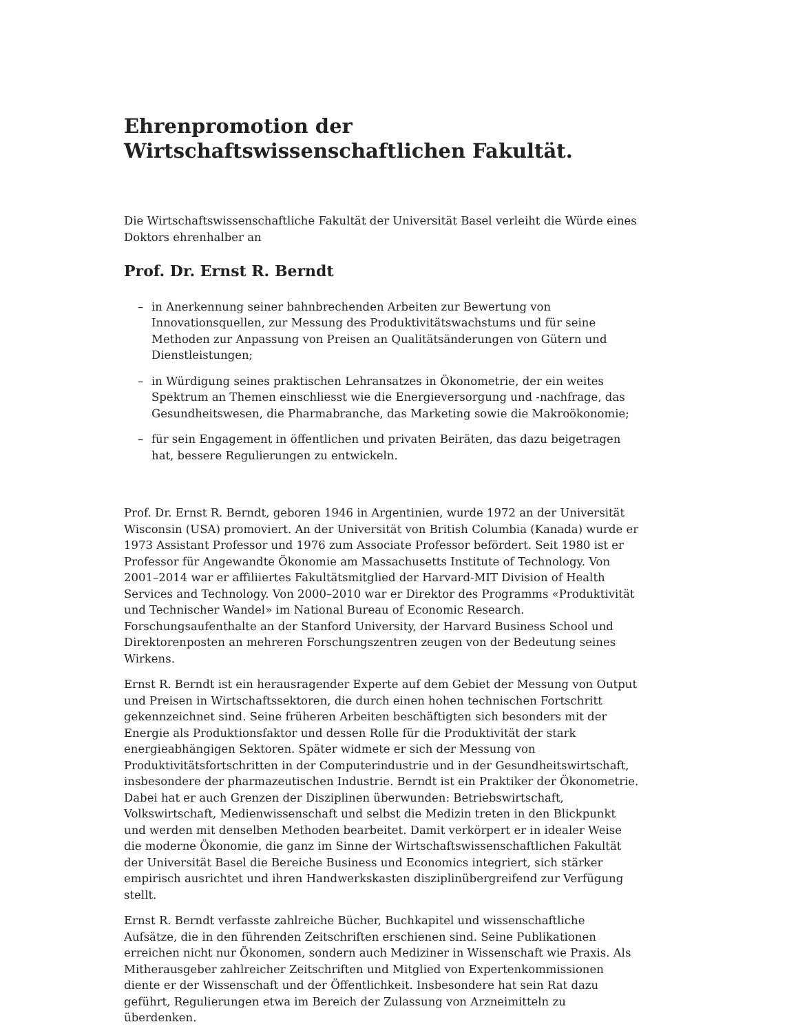Ehrenpromotion der
Wirtschaftswissenschaftlichen Fakultät.
Die Wirtschaftswissenschaftliche Fakultät der Universität Basel verleiht die Würde eines Doktors ehrenhalber an
Prof. Dr. Ernst R. Berndt
– in Anerkennung seiner bahnbrechenden Arbeiten zur Bewertung von Innovationsquellen, zur Messung des Produktivitätswachstums und für seine Methoden zur Anpassung von Preisen an Qualitätsänderungen von Gütern und Dienstleistungen;
– in Würdigung seines praktischen Lehransatzes in Ökonometrie, der ein weites Spektrum an Themen einschliesst wie die Energieversorgung und -nachfrage, das Gesundheitswesen, die Pharmabranche, das Marketing sowie die Makroökonomie;
– für sein Engagement in öffentlichen und privaten Beiräten, das dazu beigetragen hat, bessere Regulierungen zu entwickeln.
Prof. Dr. Ernst R. Berndt, geboren 1946 in Argentinien, wurde 1972 an der Universität Wisconsin (USA) promoviert. An der Universität von British Columbia (Kanada) wurde er 1973 Assistant Professor und 1976 zum Associate Professor befördert. Seit 1980 ist er Professor für Angewandte Ökonomie am Massachusetts Institute of Technology. Von 2001–2014 war er affiliiertes Fakultätsmitglied der Harvard-MIT Division of Health Services and Technology. Von 2000–2010 war er Direktor des Programms «Produktivität und Technischer Wandel» im National Bureau of Economic Research. Forschungsaufenthalte an der Stanford University, der Harvard Business School und Direktorenposten an mehreren Forschungszentren zeugen von der Bedeutung seines Wirkens.
Ernst R. Berndt ist ein herausragender Experte auf dem Gebiet der Messung von Output und Preisen in Wirtschaftssektoren, die durch einen hohen technischen Fortschritt gekennzeichnet sind. Seine früheren Arbeiten beschäftigten sich besonders mit der Energie als Produktionsfaktor und dessen Rolle für die Produktivität der stark energieabhängigen Sektoren. Später widmete er sich der Messung von Produktivitätsfortschritten in der Computerindustrie und in der Gesundheitswirtschaft, insbesondere der pharmazeutischen Industrie. Berndt ist ein Praktiker der Ökonometrie. Dabei hat er auch Grenzen der Disziplinen überwunden: Betriebswirtschaft, Volkswirtschaft, Medienwissenschaft und selbst die Medizin treten in den Blickpunkt und werden mit denselben Methoden bearbeitet. Damit verkörpert er in idealer Weise die moderne Ökonomie, die ganz im Sinne der Wirtschaftswissenschaftlichen Fakultät der Universität Basel die Bereiche Business und Economics integriert, sich stärker empirisch ausrichtet und ihren Handwerkskasten disziplinübergreifend zur Verfügung stellt.
Ernst R. Berndt verfasste zahlreiche Bücher, Buchkapitel und wissenschaftliche Aufsätze, die in den führenden Zeitschriften erschienen sind. Seine Publikationen erreichen nicht nur Ökonomen, sondern auch Mediziner in Wissenschaft wie Praxis. Als Mitherausgeber zahlreicher Zeitschriften und Mitglied von Expertenkommissionen diente er der Wissenschaft und der Öffentlichkeit. Insbesondere hat sein Rat dazu geführt, Regulierungen etwa im Bereich der Zulassung von Arzneimitteln zu überdenken.